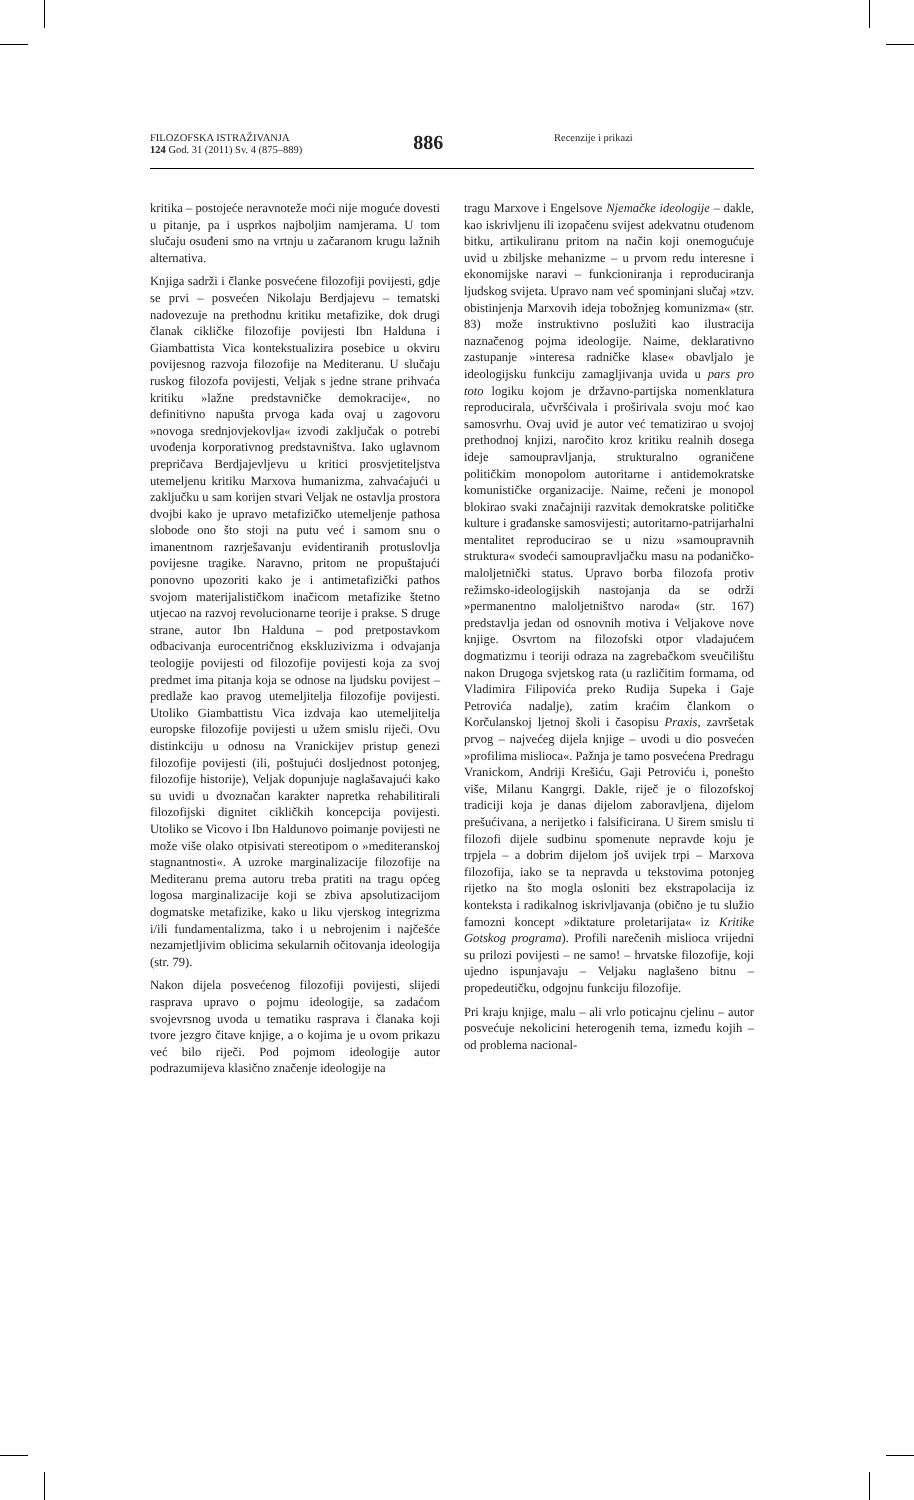FILOZOFSKA ISTRAŽIVANJA
124 God. 31 (2011) Sv. 4 (875–889)
886
Recenzije i prikazi
kritika – postojeće neravnoteže moći nije moguće dovesti u pitanje, pa i usprkos najboljim namjerama. U tom slučaju osuđeni smo na vrtnju u začaranom krugu lažnih alternativa.
Knjiga sadrži i članke posvećene filozofiji povijesti, gdje se prvi – posvećen Nikolaju Berdjajevu – tematski nadovezuje na prethodnu kritiku metafizike, dok drugi članak cikličke filozofije povijesti Ibn Halduna i Giambattista Vica kontekstualizira posebice u okviru povijesnog razvoja filozofije na Mediteranu. U slučaju ruskog filozofa povijesti, Veljak s jedne strane prihvaća kritiku »lažne predstavničke demokracije«, no definitivno napušta prvoga kada ovaj u zagovoru »novoga srednjovjekovlja« izvodi zaključak o potrebi uvođenja korporativnog predstavništva. Iako uglavnom prepričava Berdjajevljevu u kritici prosvjetiteljstva utemeljenu kritiku Marxova humanizma, zahvaćajući u zaključku u sam korijen stvari Veljak ne ostavlja prostora dvojbi kako je upravo metafizičko utemeljenje pathosa slobode ono što stoji na putu već i samom snu o imanentnom razrješavanju evidentiranih protuslovlja povijesne tragike. Naravno, pritom ne propuštajući ponovno upozoriti kako je i antimetafizički pathos svojom materijalističkom inačicom metafizike štetno utjecao na razvoj revolucionarne teorije i prakse. S druge strane, autor Ibn Halduna – pod pretpostavkom odbacivanja eurocentričnog ekskluzivizma i odvajanja teologije povijesti od filozofije povijesti koja za svoj predmet ima pitanja koja se odnose na ljudsku povijest – predlaže kao pravog utemeljitelja filozofije povijesti. Utoliko Giambattistu Vica izdvaja kao utemeljitelja europske filozofije povijesti u užem smislu riječi. Ovu distinkciju u odnosu na Vranickijev pristup genezi filozofije povijesti (ili, poštujući dosljednost potonjeg, filozofije historije), Veljak dopunjuje naglašavajući kako su uvidi u dvoznačan karakter napretka rehabilitirali filozofijski dignitet cikličkih koncepcija povijesti. Utoliko se Vicovo i Ibn Haldunovo poimanje povijesti ne može više olako otpisivati stereotipom o »mediteranskoj stagnantnosti«. A uzroke marginalizacije filozofije na Mediteranu prema autoru treba pratiti na tragu općeg logosa marginalizacije koji se zbiva apsolutizacijom dogmatske metafizike, kako u liku vjerskog integrizma i/ili fundamentalizma, tako i u nebrojenim i najčešće nezamjetljivim oblicima sekularnih očitovanja ideologija (str. 79).
Nakon dijela posvećenog filozofiji povijesti, slijedi rasprava upravo o pojmu ideologije, sa zadaćom svojevrsnog uvoda u tematiku rasprava i članaka koji tvore jezgro čitave knjige, a o kojima je u ovom prikazu već bilo riječi. Pod pojmom ideologije autor podrazumijeva klasično značenje ideologije na
tragu Marxove i Engelsove Njemačke ideologije – dakle, kao iskrivljenu ili izopačenu svijest adekvatnu otuđenom bitku, artikuliranu pritom na način koji onemogućuje uvid u zbiljske mehanizme – u prvom redu interesne i ekonomijske naravi – funkcioniranja i reproduciranja ljudskog svijeta. Upravo nam već spominjani slučaj »tzv. obistinjenja Marxovih ideja tobožnjeg komunizma« (str. 83) može instruktivno poslužiti kao ilustracija naznačenog pojma ideologije. Naime, deklarativno zastupanje »interesa radničke klase« obavljalo je ideologijsku funkciju zamagljivanja uvida u pars pro toto logiku kojom je državno-partijska nomenklatura reproducirala, učvršćivala i proširivala svoju moć kao samosvrhu. Ovaj uvid je autor već tematizirao u svojoj prethodnoj knjizi, naročito kroz kritiku realnih dosega ideje samoupravljanja, strukturalno ograničene političkim monopolom autoritarne i antidemokratske komunističke organizacije. Naime, rečeni je monopol blokirao svaki značajniji razvitak demokratske političke kulture i građanske samosvijesti; autoritarno-patrijarhalni mentalitet reproducirao se u nizu »samoupravnih struktura« svodeći samoupravljačku masu na podaničko-maloljetnički status. Upravo borba filozofa protiv režimsko-ideologijskih nastojanja da se održi »permanentno maloljetništvo naroda« (str. 167) predstavlja jedan od osnovnih motiva i Veljakove nove knjige. Osvrtom na filozofski otpor vladajućem dogmatizmu i teoriji odraza na zagrebačkom sveučilištu nakon Drugoga svjetskog rata (u različitim formama, od Vladimira Filipovića preko Rudija Supeka i Gaje Petrovića nadalje), zatim kraćim člankom o Korčulanskoj ljetnoj školi i časopisu Praxis, završetak prvog – najvećeg dijela knjige – uvodi u dio posvećen »profilima mislioca«. Pažnja je tamo posvećena Predragu Vranickom, Andriji Krešiću, Gaji Petroviću i, ponešto više, Milanu Kangrgi. Dakle, riječ je o filozofskoj tradiciji koja je danas dijelom zaboravljena, dijelom prešućivana, a nerijetko i falsificirana. U širem smislu ti filozofi dijele sudbinu spomenute nepravde koju je trpjela – a dobrim dijelom još uvijek trpi – Marxova filozofija, iako se ta nepravda u tekstovima potonjeg rijetko na što mogla osloniti bez ekstrapolacija iz konteksta i radikalnog iskrivljavanja (obično je tu služio famozni koncept »diktature proletarijata« iz Kritike Gotskog programa). Profili narečenih mislioca vrijedni su prilozi povijesti – ne samo! – hrvatske filozofije, koji ujedno ispunjavaju – Veljaku naglašeno bitnu – propedeutičku, odgojnu funkciju filozofije.
Pri kraju knjige, malu – ali vrlo poticajnu cjelinu – autor posvećuje nekolicini heterogenih tema, između kojih – od problema nacional-